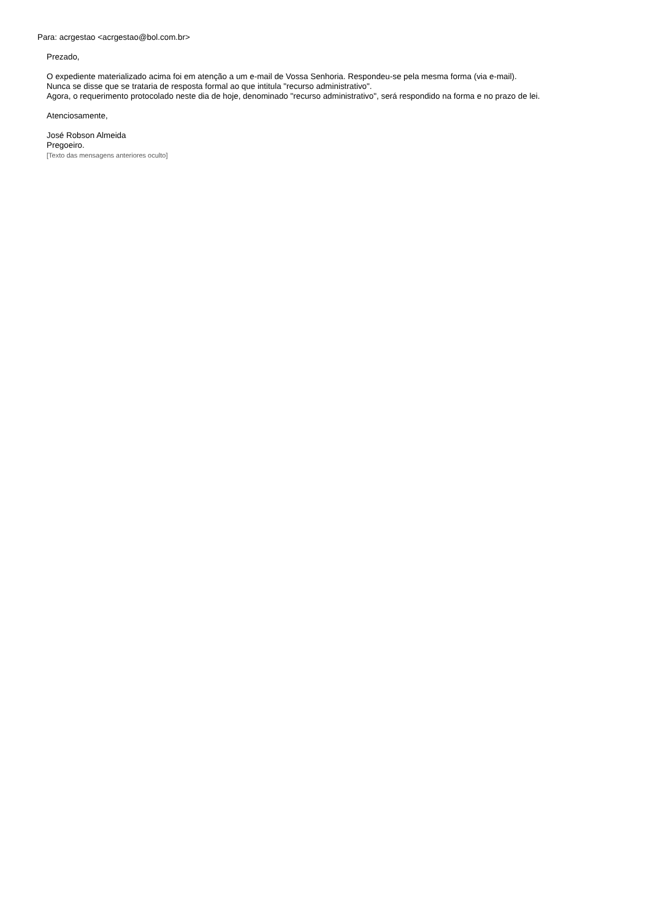Para: acrgestao <acrgestao@bol.com.br>
Prezado,
O expediente materializado acima foi em atenção a um e-mail de Vossa Senhoria. Respondeu-se pela mesma forma (via e-mail).
Nunca se disse que se trataria de resposta formal ao que intitula "recurso administrativo".
Agora, o requerimento protocolado neste dia de hoje, denominado "recurso administrativo", será respondido na forma e no prazo de lei.
Atenciosamente,
José Robson Almeida
Pregoeiro.
[Texto das mensagens anteriores oculto]